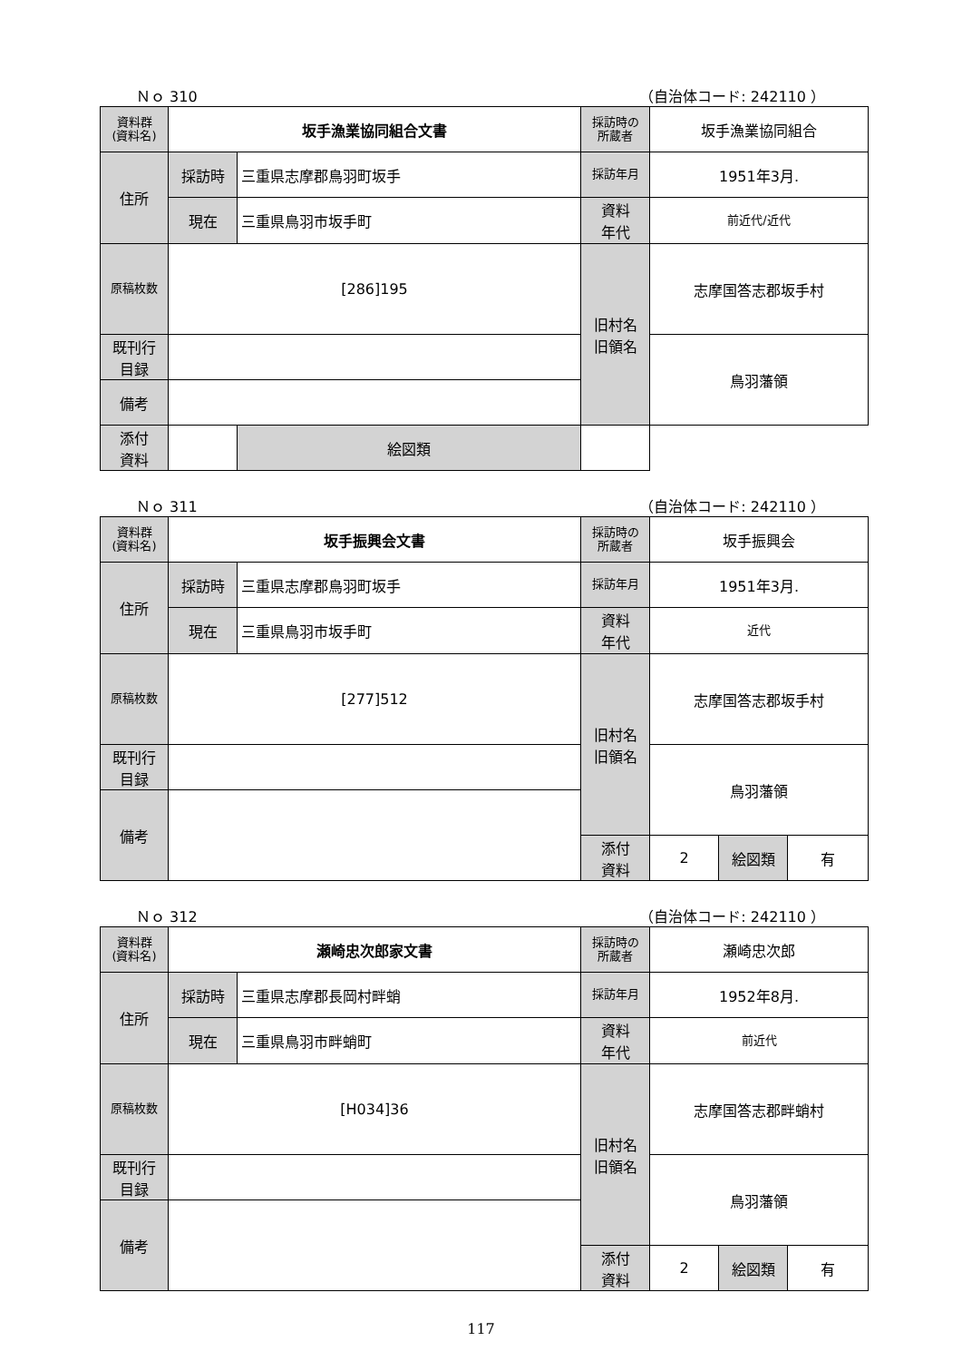Ｎｏ 310 （自治体コード: 242110 ）
| 資料群 (資料名) | 坂手漁業協同組合文書 | | 採訪時の 所蔵者 | 坂手漁業協同組合 | | |
| 住所 | 採訪時 | 三重県志摩郡鳥羽町坂手 | 採訪年月 | 1951年3月. | | |
| | 現在 | 三重県鳥羽市坂手町 | 資料 年代 | 前近代/近代 | | |
| 原稿枚数 | [286]195 | | 旧村名 旧領名 | 志摩国答志郡坂手村 | | |
| 既刊行 目録 | | | | 鳥羽藩領 | | |
| 備考 | | | | | | |
| | | | 添付 資料 | | 絵図類 | |
Ｎｏ 311 （自治体コード: 242110 ）
| 資料群 (資料名) | 坂手振興会文書 | | 採訪時の 所蔵者 | 坂手振興会 | | |
| 住所 | 採訪時 | 三重県志摩郡鳥羽町坂手 | 採訪年月 | 1951年3月. | | |
| | 現在 | 三重県鳥羽市坂手町 | 資料 年代 | 近代 | | |
| 原稿枚数 | [277]512 | | 旧村名 旧領名 | 志摩国答志郡坂手村 | | |
| 既刊行 目録 | | | | 鳥羽藩領 | | |
| 備考 | | | | | | |
| | | | 添付 資料 | 2 | 絵図類 | 有 |
Ｎｏ 312 （自治体コード: 242110 ）
| 資料群 (資料名) | 瀬崎忠次郎家文書 | | 採訪時の 所蔵者 | 瀬崎忠次郎 | | |
| 住所 | 採訪時 | 三重県志摩郡長岡村畔蛸 | 採訪年月 | 1952年8月. | | |
| | 現在 | 三重県鳥羽市畔蛸町 | 資料 年代 | 前近代 | | |
| 原稿枚数 | [H034]36 | | 旧村名 旧領名 | 志摩国答志郡畔蛸村 | | |
| 既刊行 目録 | | | | 鳥羽藩領 | | |
| 備考 | | | | | | |
| | | | 添付 資料 | 2 | 絵図類 | 有 |
117